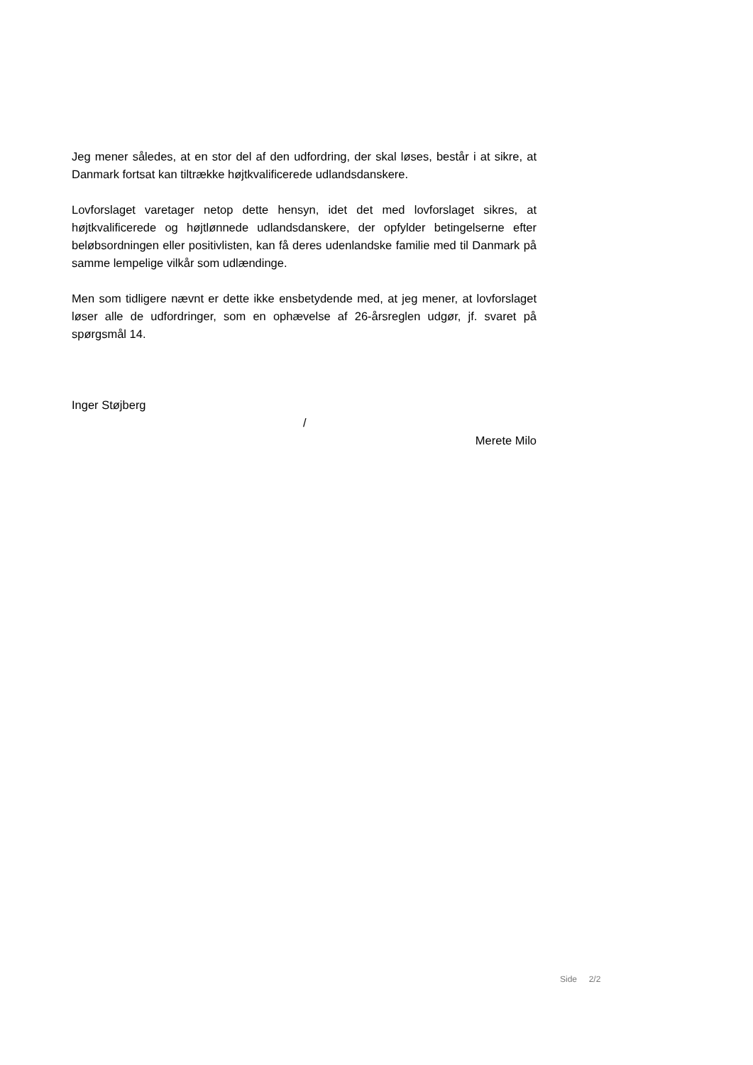Jeg mener således, at en stor del af den udfordring, der skal løses, består i at sikre, at Danmark fortsat kan tiltrække højtkvalificerede udlandsdanskere.
Lovforslaget varetager netop dette hensyn, idet det med lovforslaget sikres, at højtkvalificerede og højtlønnede udlandsdanskere, der opfylder betingelserne efter beløbsordningen eller positivlisten, kan få deres udenlandske familie med til Danmark på samme lempelige vilkår som udlændinge.
Men som tidligere nævnt er dette ikke ensbetydende med, at jeg mener, at lovforslaget løser alle de udfordringer, som en ophævelse af 26-årsreglen udgør, jf. svaret på spørgsmål 14.
Inger Støjberg
/
Merete Milo
Side 2/2